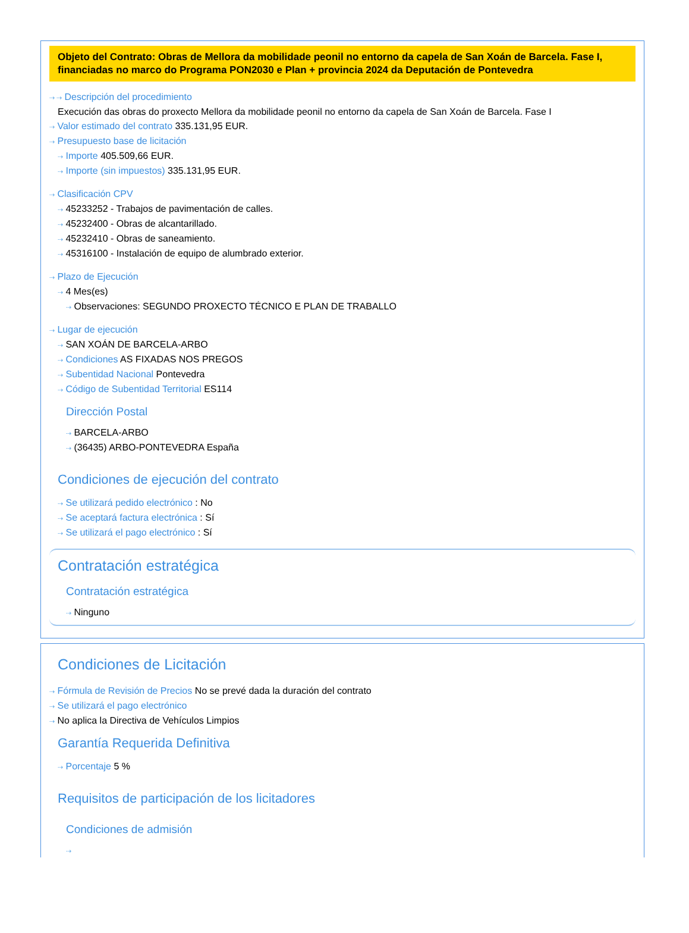Objeto del Contrato: Obras de Mellora da mobilidade peonil no entorno da capela de San Xoán de Barcela. Fase I, financiadas no marco do Programa PON2030 e Plan + provincia 2024 da Deputación de Pontevedra
⇢ ⇢ Descripción del procedimiento
Execución das obras do proxecto Mellora da mobilidade peonil no entorno da capela de San Xoán de Barcela. Fase I
⇢ Valor estimado del contrato 335.131,95 EUR.
⇢ Presupuesto base de licitación
⇢ Importe 405.509,66 EUR.
⇢ Importe (sin impuestos) 335.131,95 EUR.
⇢ Clasificación CPV
⇢ 45233252 - Trabajos de pavimentación de calles.
⇢ 45232400 - Obras de alcantarillado.
⇢ 45232410 - Obras de saneamiento.
⇢ 45316100 - Instalación de equipo de alumbrado exterior.
⇢ Plazo de Ejecución
⇢ 4 Mes(es)
⇢ Observaciones: SEGUNDO PROXECTO TÉCNICO E PLAN DE TRABALLO
⇢ Lugar de ejecución
⇢ SAN XOÁN DE BARCELA-ARBO
⇢ Condiciones AS FIXADAS NOS PREGOS
⇢ Subentidad Nacional Pontevedra
⇢ Código de Subentidad Territorial ES114
Dirección Postal
⇢ BARCELA-ARBO
⇢ (36435) ARBO-PONTEVEDRA España
Condiciones de ejecución del contrato
⇢ Se utilizará pedido electrónico : No
⇢ Se aceptará factura electrónica : Sí
⇢ Se utilizará el pago electrónico : Sí
Contratación estratégica
Contratación estratégica
⇢ Ninguno
Condiciones de Licitación
⇢ Fórmula de Revisión de Precios No se prevé dada la duración del contrato
⇢ Se utilizará el pago electrónico
⇢ No aplica la Directiva de Vehículos Limpios
Garantía Requerida Definitiva
⇢ Porcentaje 5 %
Requisitos de participación de los licitadores
Condiciones de admisión
⇢